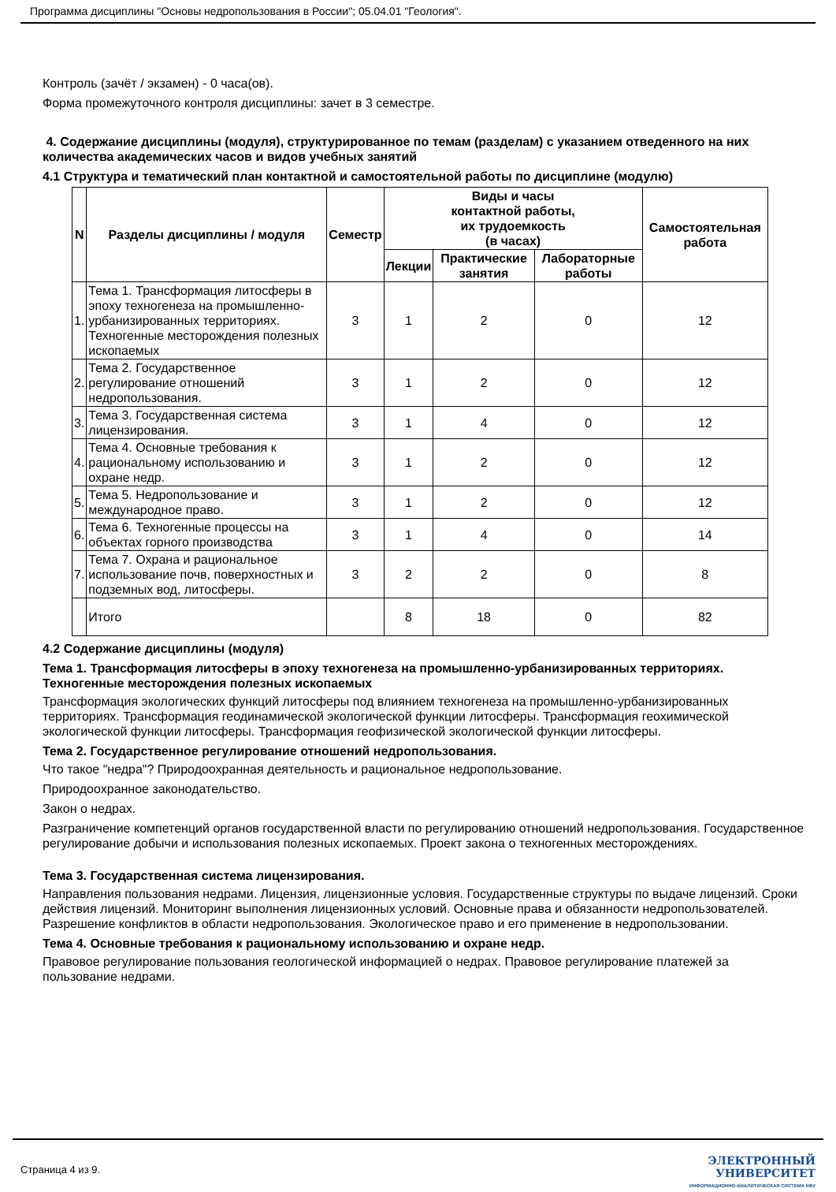Программа дисциплины "Основы недропользования в России"; 05.04.01 "Геология".
Контроль (зачёт / экзамен) - 0 часа(ов).
Форма промежуточного контроля дисциплины: зачет в 3 семестре.
4. Содержание дисциплины (модуля), структурированное по темам (разделам) с указанием отведенного на них количества академических часов и видов учебных занятий
4.1 Структура и тематический план контактной и самостоятельной работы по дисциплине (модулю)
| N | Разделы дисциплины / модуля | Семестр | Виды и часы контактной работы, их трудоемкость (в часах) | | | Самостоятельная работа |
| --- | --- | --- | --- | --- | --- | --- |
| | | | Лекции | Практические занятия | Лабораторные работы | |
| 1. | Тема 1. Трансформация литосферы в эпоху техногенеза на промышленно-урбанизированных территориях. Техногенные месторождения полезных ископаемых | 3 | 1 | 2 | 0 | 12 |
| 2. | Тема 2. Государственное регулирование отношений недропользования. | 3 | 1 | 2 | 0 | 12 |
| 3. | Тема 3. Государственная система лицензирования. | 3 | 1 | 4 | 0 | 12 |
| 4. | Тема 4. Основные требования к рациональному использованию и охране недр. | 3 | 1 | 2 | 0 | 12 |
| 5. | Тема 5. Недропользование и международное право. | 3 | 1 | 2 | 0 | 12 |
| 6. | Тема 6. Техногенные процессы на объектах горного производства | 3 | 1 | 4 | 0 | 14 |
| 7. | Тема 7. Охрана и рациональное использование почв, поверхностных и подземных вод, литосферы. | 3 | 2 | 2 | 0 | 8 |
| | Итого | | 8 | 18 | 0 | 82 |
4.2 Содержание дисциплины (модуля)
Тема 1. Трансформация литосферы в эпоху техногенеза на промышленно-урбанизированных территориях. Техногенные месторождения полезных ископаемых
Трансформация экологических функций литосферы под влиянием техногенеза на промышленно-урбанизированных территориях. Трансформация геодинамической экологической функции литосферы. Трансформация геохимической экологической функции литосферы. Трансформация геофизической экологической функции литосферы.
Тема 2. Государственное регулирование отношений недропользования.
Что такое "недра"? Природоохранная деятельность и рациональное недропользование.
Природоохранное законодательство.
Закон о недрах.
Разграничение компетенций органов государственной власти по регулированию отношений недропользования. Государственное регулирование добычи и использования полезных ископаемых. Проект закона о техногенных месторождениях.
Тема 3. Государственная система лицензирования.
Направления пользования недрами. Лицензия, лицензионные условия. Государственные структуры по выдаче лицензий. Сроки действия лицензий. Мониторинг выполнения лицензионных условий. Основные права и обязанности недропользователей. Разрешение конфликтов в области недропользования. Экологическое право и его применение в недропользовании.
Тема 4. Основные требования к рациональному использованию и охране недр.
Правовое регулирование пользования геологической информацией о недрах. Правовое регулирование платежей за пользование недрами.
Страница 4 из 9.
ЭЛЕКТРОННЫЙ
УНИВЕРСИТЕТ
ИНФОРМАЦИОННО-АНАЛИТИЧЕСКАЯ СИСТЕМА КФУ